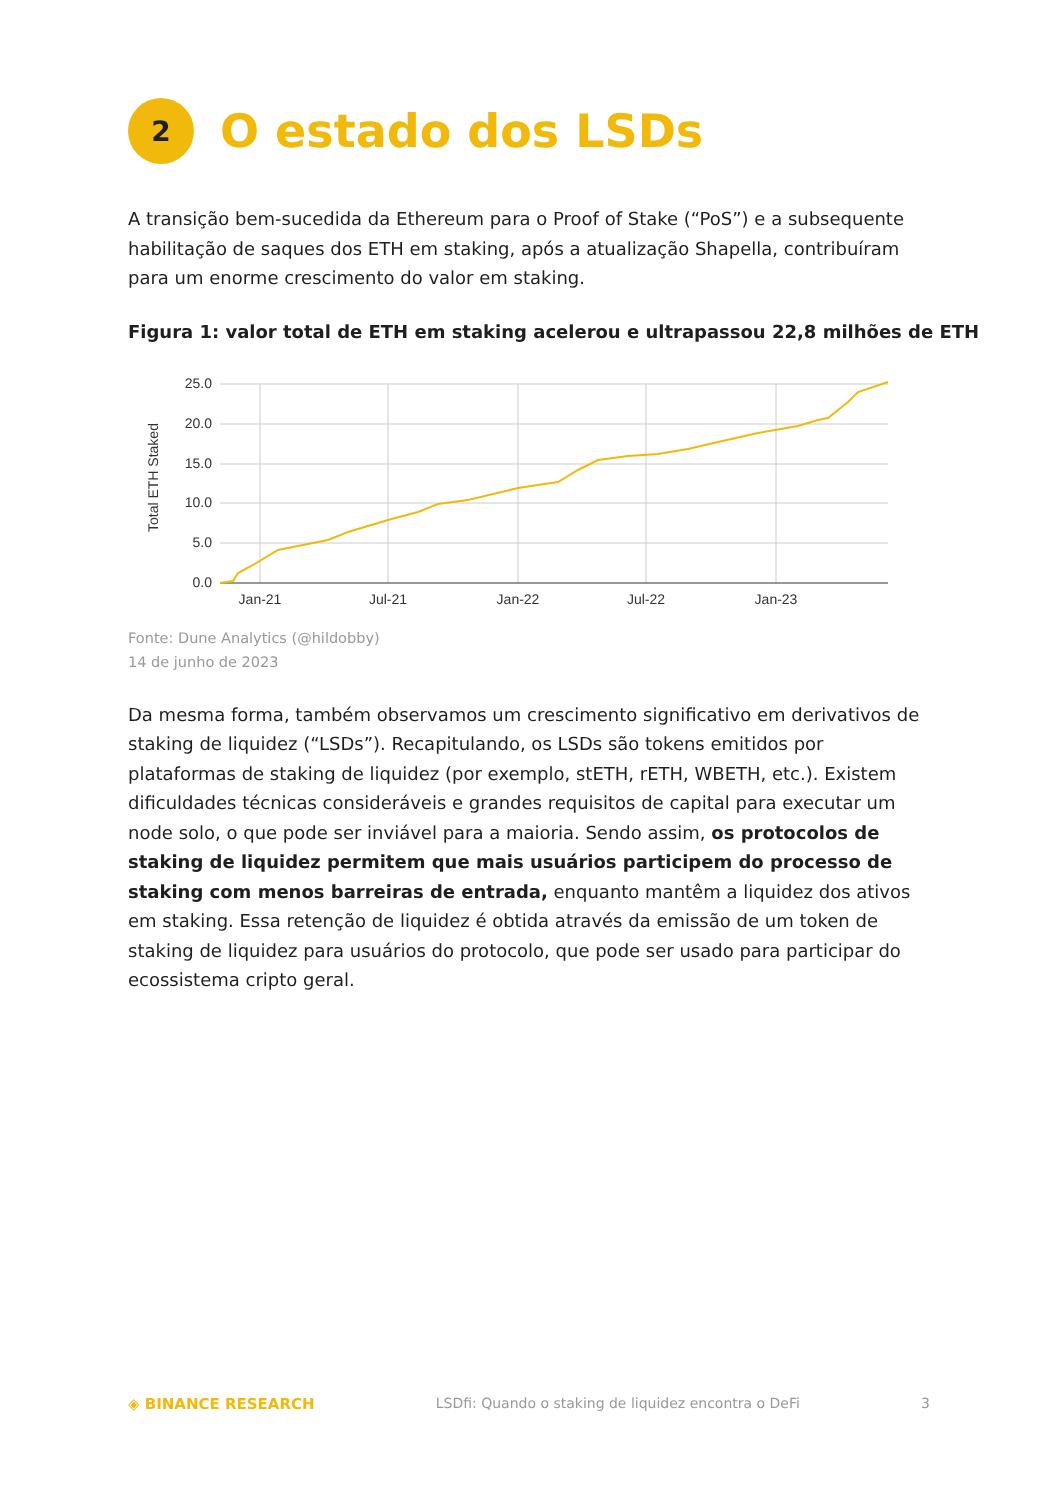2
O estado dos LSDs
A transição bem-sucedida da Ethereum para o Proof of Stake (“PoS”) e a subsequente habilitação de saques dos ETH em staking, após a atualização Shapella, contribuíram para um enorme crescimento do valor em staking.
Figura 1: valor total de ETH em staking acelerou e ultrapassou 22,8 milhões de ETH
25.0
20.0
15.0
10.0
5.0
0.0
Jan-21
Jul-21
Jan-22
Jul-22
Jan-23
Total ETH Staked
Fonte: Dune Analytics (@hildobby)
14 de junho de 2023
Da mesma forma, também observamos um crescimento significativo em derivativos de staking de liquidez (“LSDs”). Recapitulando, os LSDs são tokens emitidos por plataformas de staking de liquidez (por exemplo, stETH, rETH, WBETH, etc.). Existem dificuldades técnicas consideráveis e grandes requisitos de capital para executar um node solo, o que pode ser inviável para a maioria. Sendo assim, os protocolos de staking de liquidez permitem que mais usuários participem do processo de staking com menos barreiras de entrada, enquanto mantêm a liquidez dos ativos em staking. Essa retenção de liquidez é obtida através da emissão de um token de staking de liquidez para usuários do protocolo, que pode ser usado para participar do ecossistema cripto geral.
◈ BINANCE RESEARCH LSDfi: Quando o staking de liquidez encontra o DeFi 3